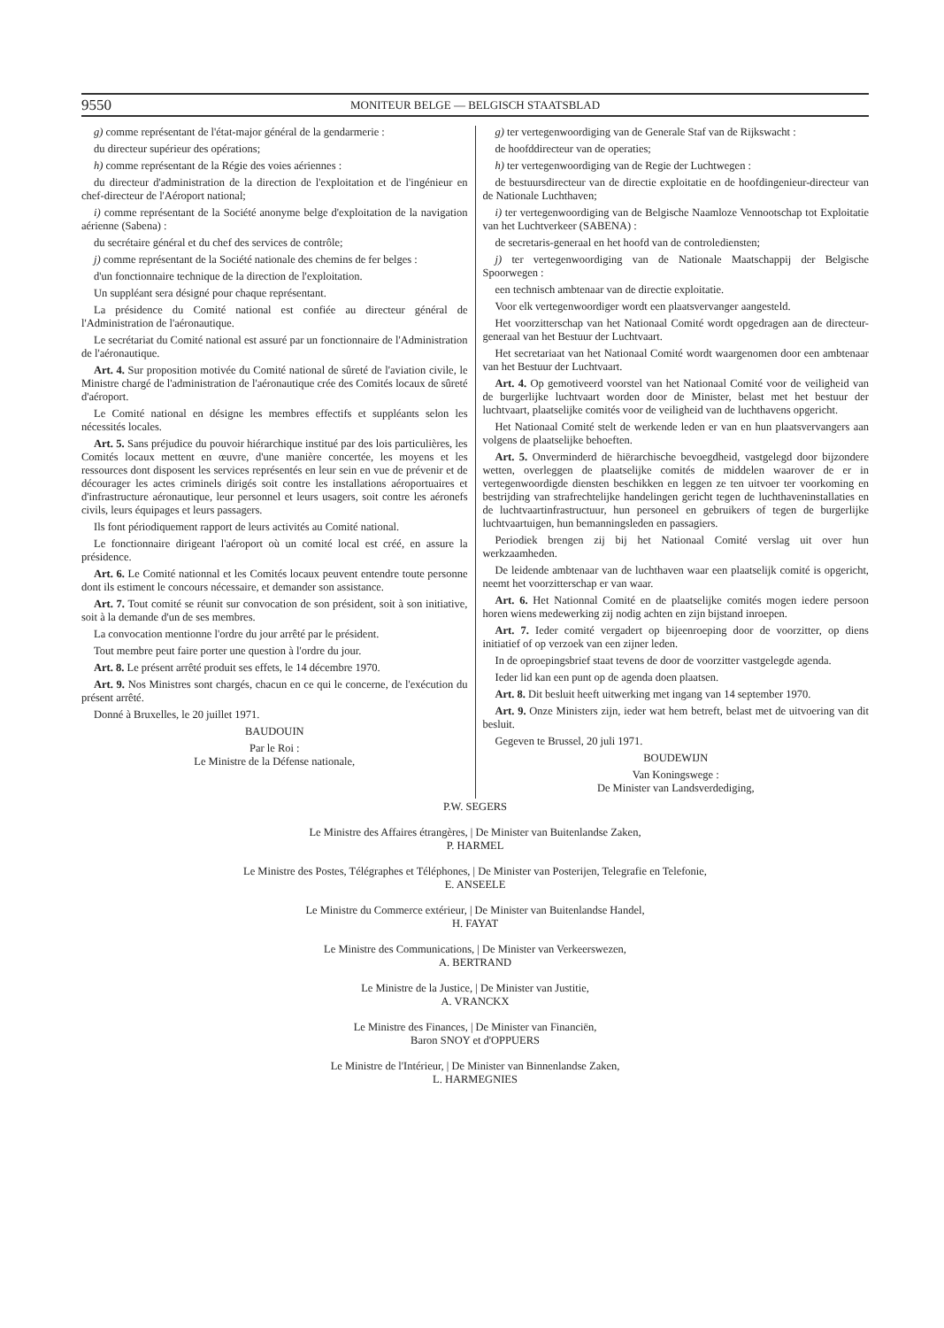9550 MONITEUR BELGE — BELGISCH STAATSBLAD
g) comme représentant de l'état-major général de la gendarmerie :
du directeur supérieur des opérations;
h) comme représentant de la Régie des voies aériennes :
du directeur d'administration de la direction de l'exploitation et de l'ingénieur en chef-directeur de l'Aéroport national;
i) comme représentant de la Société anonyme belge d'exploitation de la navigation aérienne (Sabena) :
du secrétaire général et du chef des services de contrôle;
j) comme représentant de la Société nationale des chemins de fer belges :
d'un fonctionnaire technique de la direction de l'exploitation.
Un suppléant sera désigné pour chaque représentant.
La présidence du Comité national est confiée au directeur général de l'Administration de l'aéronautique.
Le secrétariat du Comité national est assuré par un fonctionnaire de l'Administration de l'aéronautique.
Art. 4. Sur proposition motivée du Comité national de sûreté de l'aviation civile, le Ministre chargé de l'administration de l'aéronautique crée des Comités locaux de sûreté d'aéroport.
Le Comité national en désigne les membres effectifs et suppléants selon les nécessités locales.
Art. 5. Sans préjudice du pouvoir hiérarchique institué par des lois particulières, les Comités locaux mettent en œuvre, d'une manière concertée, les moyens et les ressources dont disposent les services représentés en leur sein en vue de prévenir et de décourager les actes criminels dirigés soit contre les installations aéroportuaires et d'infrastructure aéronautique, leur personnel et leurs usagers, soit contre les aéronefs civils, leurs équipages et leurs passagers.
Ils font périodiquement rapport de leurs activités au Comité national.
Le fonctionnaire dirigeant l'aéroport où un comité local est créé, en assure la présidence.
Art. 6. Le Comité nationnal et les Comités locaux peuvent entendre toute personne dont ils estiment le concours nécessaire, et demander son assistance.
Art. 7. Tout comité se réunit sur convocation de son président, soit à son initiative, soit à la demande d'un de ses membres.
La convocation mentionne l'ordre du jour arrêté par le président.
Tout membre peut faire porter une question à l'ordre du jour.
Art. 8. Le présent arrêté produit ses effets, le 14 décembre 1970.
Art. 9. Nos Ministres sont chargés, chacun en ce qui le concerne, de l'exécution du présent arrêté.
Donné à Bruxelles, le 20 juillet 1971.
BAUDOUIN
Par le Roi :
Le Ministre de la Défense nationale,
g) ter vertegenwoordiging van de Generale Staf van de Rijkswacht :
de hoofddirecteur van de operaties;
h) ter vertegenwoordiging van de Regie der Luchtwegen :
de bestuursdirecteur van de directie exploitatie en de hoofdingenieur-directeur van de Nationale Luchthaven;
i) ter vertegenwoordiging van de Belgische Naamloze Vennootschap tot Exploitatie van het Luchtverkeer (SABENA) :
de secretaris-generaal en het hoofd van de controlediensten;
j) ter vertegenwoordiging van de Nationale Maatschappij der Belgische Spoorwegen :
een technisch ambtenaar van de directie exploitatie.
Voor elk vertegenwoordiger wordt een plaatsvervanger aangesteld.
Het voorzitterschap van het Nationaal Comité wordt opgedragen aan de directeur-generaal van het Bestuur der Luchtvaart.
Het secretariaat van het Nationaal Comité wordt waargenomen door een ambtenaar van het Bestuur der Luchtvaart.
Art. 4. Op gemotiveerd voorstel van het Nationaal Comité voor de veiligheid van de burgerlijke luchtvaart worden door de Minister, belast met het bestuur der luchtvaart, plaatselijke comités voor de veiligheid van de luchthavens opgericht.
Het Nationaal Comité stelt de werkende leden er van en hun plaatsvervangers aan volgens de plaatselijke behoeften.
Art. 5. Onverminderd de hiërarchische bevoegdheid, vastgelegd door bijzondere wetten, overleggen de plaatselijke comités de middelen waarover de er in vertegenwoordigde diensten beschikken en leggen ze ten uitvoer ter voorkoming en bestrijding van strafrechtelijke handelingen gericht tegen de luchthaveninstallaties en de luchtvaartinfrastructuur, hun personeel en gebruikers of tegen de burgerlijke luchtvaartuigen, hun bemanningsleden en passagiers.
Periodiek brengen zij bij het Nationaal Comité verslag uit over hun werkzaamheden.
De leidende ambtenaar van de luchthaven waar een plaatselijk comité is opgericht, neemt het voorzitterschap er van waar.
Art. 6. Het Nationnal Comité en de plaatselijke comités mogen iedere persoon horen wiens medewerking zij nodig achten en zijn bijstand inroepen.
Art. 7. Ieder comité vergadert op bijeenroeping door de voorzitter, op diens initiatief of op verzoek van een zijner leden.
In de oproepingsbrief staat tevens de door de voorzitter vastgelegde agenda.
Ieder lid kan een punt op de agenda doen plaatsen.
Art. 8. Dit besluit heeft uitwerking met ingang van 14 september 1970.
Art. 9. Onze Ministers zijn, ieder wat hem betreft, belast met de uitvoering van dit besluit.
Gegeven te Brussel, 20 juli 1971.
BOUDEWIJN
Van Koningswege :
De Minister van Landsverdediging,
P.W. SEGERS
Le Ministre des Affaires étrangères, | De Minister van Buitenlandse Zaken,
P. HARMEL
Le Ministre des Postes, Télégraphes et Téléphones, | De Minister van Posterijen, Telegrafie en Telefonie,
E. ANSEELE
Le Ministre du Commerce extérieur, | De Minister van Buitenlandse Handel,
H. FAYAT
Le Ministre des Communications, | De Minister van Verkeerswezen,
A. BERTRAND
Le Ministre de la Justice, | De Minister van Justitie,
A. VRANCKX
Le Ministre des Finances, | De Minister van Financiën,
Baron SNOY et d'OPPUERS
Le Ministre de l'Intérieur, | De Minister van Binnenlandse Zaken,
L. HARMEGNIES